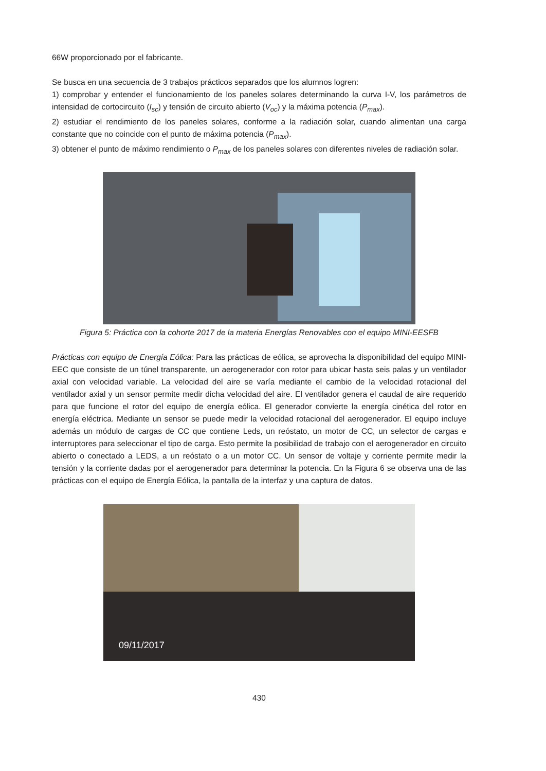66W proporcionado por el fabricante.
Se busca en una secuencia de 3 trabajos prácticos separados que los alumnos logren:
1) comprobar y entender el funcionamiento de los paneles solares determinando la curva I-V, los parámetros de intensidad de cortocircuito (I<sub>sc</sub>) y tensión de circuito abierto (V<sub>oc</sub>) y la máxima potencia (P<sub>max</sub>).
2) estudiar el rendimiento de los paneles solares, conforme a la radiación solar, cuando alimentan una carga constante que no coincide con el punto de máxima potencia (P<sub>max</sub>).
3) obtener el punto de máximo rendimiento o P<sub>max</sub> de los paneles solares con diferentes niveles de radiación solar.
Figura 5: Práctica con la cohorte 2017 de la materia Energías Renovables con el equipo MINI-EESFB
Prácticas con equipo de Energía Eólica: Para las prácticas de eólica, se aprovecha la disponibilidad del equipo MINI-EEC que consiste de un túnel transparente, un aerogenerador con rotor para ubicar hasta seis palas y un ventilador axial con velocidad variable. La velocidad del aire se varía mediante el cambio de la velocidad rotacional del ventilador axial y un sensor permite medir dicha velocidad del aire. El ventilador genera el caudal de aire requerido para que funcione el rotor del equipo de energía eólica. El generador convierte la energía cinética del rotor en energía eléctrica. Mediante un sensor se puede medir la velocidad rotacional del aerogenerador. El equipo incluye además un módulo de cargas de CC que contiene Leds, un reóstato, un motor de CC, un selector de cargas e interruptores para seleccionar el tipo de carga. Esto permite la posibilidad de trabajo con el aerogenerador en circuito abierto o conectado a LEDS, a un reóstato o a un motor CC. Un sensor de voltaje y corriente permite medir la tensión y la corriente dadas por el aerogenerador para determinar la potencia. En la Figura 6 se observa una de las prácticas con el equipo de Energía Eólica, la pantalla de la interfaz y una captura de datos.
09/11/2017
430